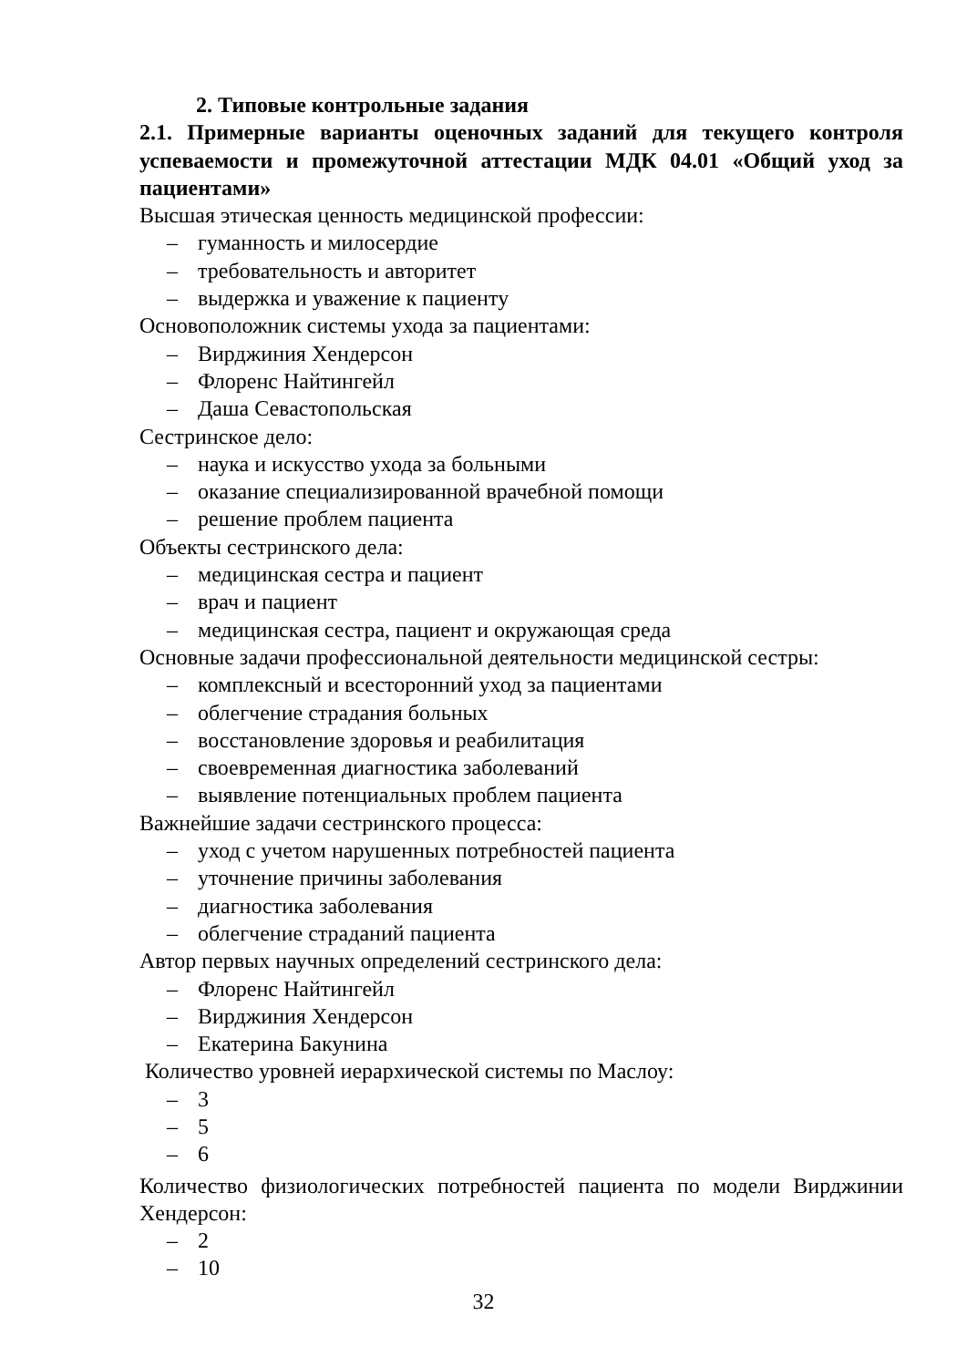2. Типовые контрольные задания
2.1. Примерные варианты оценочных заданий для текущего контроля успеваемости и промежуточной аттестации МДК 04.01 «Общий уход за пациентами»
Высшая этическая ценность медицинской профессии:
– гуманность и милосердие
– требовательность и авторитет
– выдержка и уважение к пациенту
Основоположник системы ухода за пациентами:
– Вирджиния Хендерсон
– Флоренс Найтингейл
– Даша Севастопольская
Сестринское дело:
– наука и искусство ухода за больными
– оказание специализированной врачебной помощи
– решение проблем пациента
Объекты сестринского дела:
– медицинская сестра и пациент
– врач и пациент
– медицинская сестра, пациент и окружающая среда
Основные задачи профессиональной деятельности медицинской сестры:
– комплексный и всесторонний уход за пациентами
– облегчение страдания больных
– восстановление здоровья и реабилитация
– своевременная диагностика заболеваний
– выявление потенциальных проблем пациента
Важнейшие задачи сестринского процесса:
– уход с учетом нарушенных потребностей пациента
– уточнение причины заболевания
– диагностика заболевания
– облегчение страданий пациента
Автор первых научных определений сестринского дела:
– Флоренс Найтингейл
– Вирджиния Хендерсон
– Екатерина Бакунина
Количество уровней иерархической системы по Маслоу:
– 3
– 5
– 6
Количество физиологических потребностей пациента по модели Вирджинии Хендерсон:
– 2
– 10
32